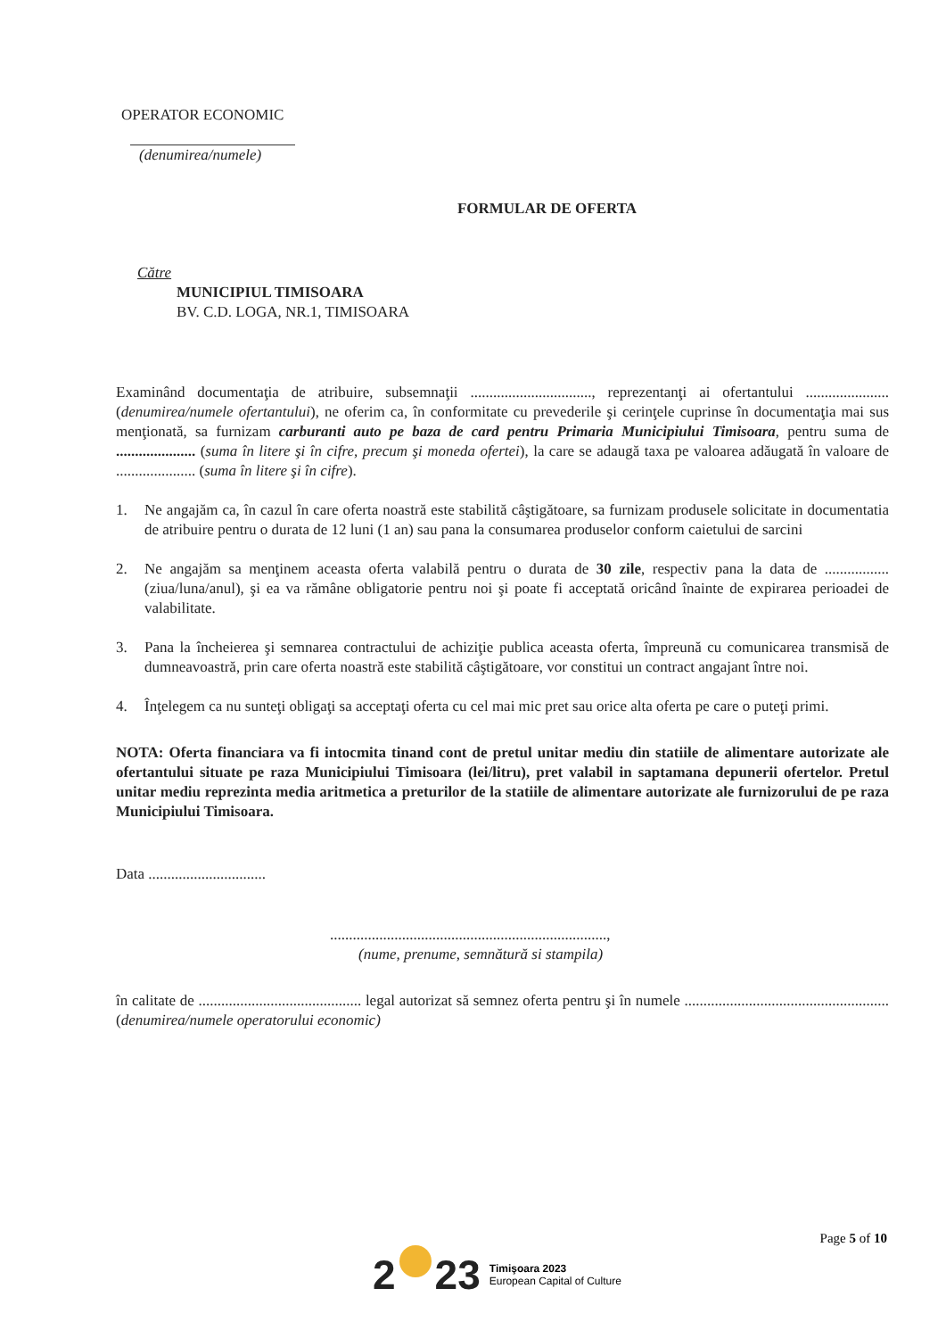OPERATOR ECONOMIC
(denumirea/numele)
FORMULAR DE OFERTA
Către
MUNICIPIUL TIMISOARA
BV. C.D. LOGA, NR.1, TIMISOARA
Examinând documentaţia de atribuire, subsemnaţii ................................, reprezentanţi ai ofertantului ...................... (denumirea/numele ofertantului), ne oferim ca, în conformitate cu prevederile şi cerinţele cuprinse în documentaţia mai sus menţionată, sa furnizam carburanti auto pe baza de card pentru Primaria Municipiului Timisoara, pentru suma de ..................... (suma în litere şi în cifre, precum şi moneda ofertei), la care se adaugă taxa pe valoarea adăugată în valoare de ..................... (suma în litere şi în cifre).
1. Ne angajăm ca, în cazul în care oferta noastră este stabilită câştigătoare, sa furnizam produsele solicitate in documentatia de atribuire pentru o durata de 12 luni (1 an) sau pana la consumarea produselor conform caietului de sarcini
2. Ne angajăm sa menţinem aceasta oferta valabilă pentru o durata de 30 zile, respectiv pana la data de ................. (ziua/luna/anul), şi ea va rămâne obligatorie pentru noi şi poate fi acceptată oricând înainte de expirarea perioadei de valabilitate.
3. Pana la încheierea şi semnarea contractului de achiziţie publica aceasta oferta, împreună cu comunicarea transmisă de dumneavoastră, prin care oferta noastră este stabilită câştigătoare, vor constitui un contract angajant între noi.
4. Înţelegem ca nu sunteţi obligaţi sa acceptaţi oferta cu cel mai mic pret sau orice alta oferta pe care o puteţi primi.
NOTA: Oferta financiara va fi intocmita tinand cont de pretul unitar mediu din statiile de alimentare autorizate ale ofertantului situate pe raza Municipiului Timisoara (lei/litru), pret valabil in saptamana depunerii ofertelor. Pretul unitar mediu reprezinta media aritmetica a preturilor de la statiile de alimentare autorizate ale furnizorului de pe raza Municipiului Timisoara.
Data ...............................
.........................................................................,
(nume, prenume, semnătură si stampila)
în calitate de ........................................... legal autorizat să semnez oferta pentru şi în numele ...................................................... (denumirea/numele operatorului economic)
Page 5 of 10
2 23
Timişoara 2023
European Capital of Culture